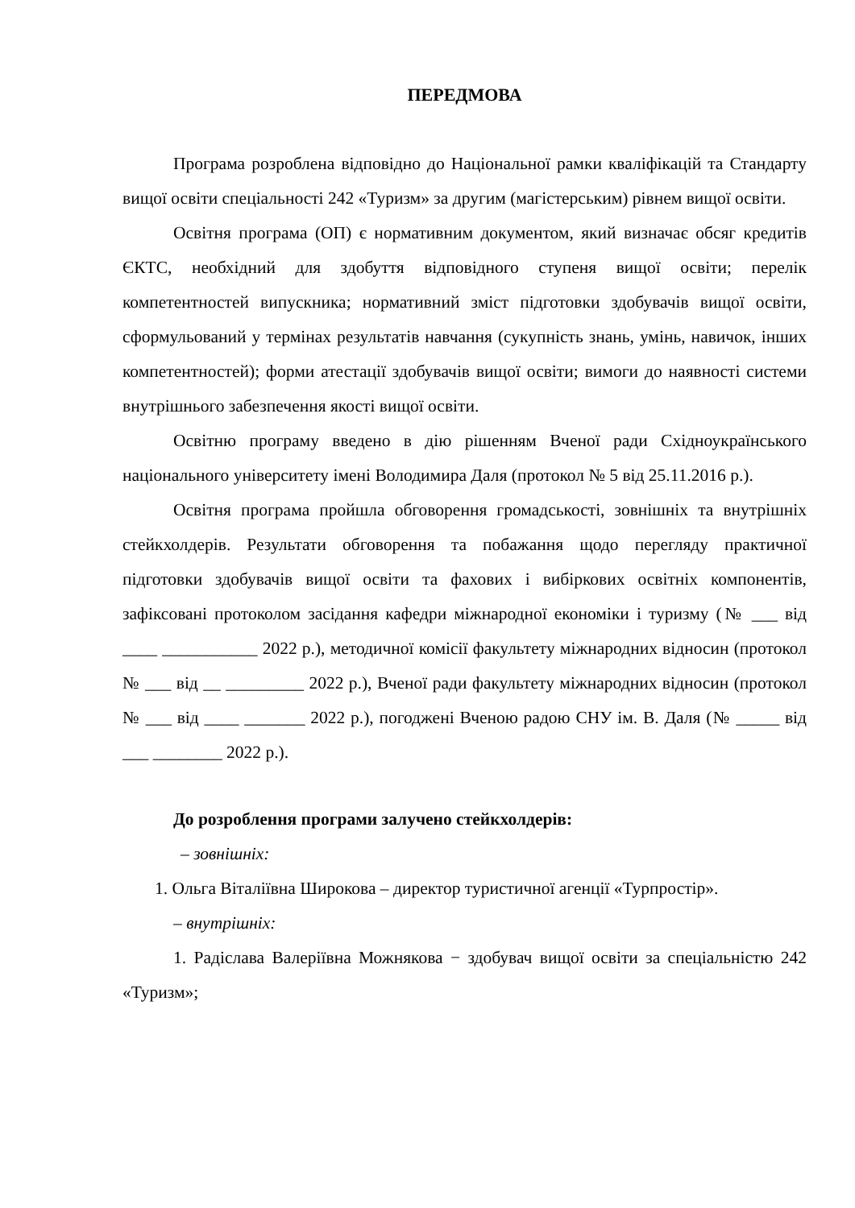ПЕРЕДМОВА
Програма розроблена відповідно до Національної рамки кваліфікацій та Стандарту вищої освіти спеціальності 242 «Туризм» за другим (магістерським) рівнем вищої освіти.
Освітня програма (ОП) є нормативним документом, який визначає обсяг кредитів ЄКТС, необхідний для здобуття відповідного ступеня вищої освіти; перелік компетентностей випускника; нормативний зміст підготовки здобувачів вищої освіти, сформульований у термінах результатів навчання (сукупність знань, умінь, навичок, інших компетентностей); форми атестації здобувачів вищої освіти; вимоги до наявності системи внутрішнього забезпечення якості вищої освіти.
Освітню програму введено в дію рішенням Вченої ради Східноукраїнського національного університету імені Володимира Даля (протокол № 5 від 25.11.2016 р.).
Освітня програма пройшла обговорення громадськості, зовнішніх та внутрішніх стейкхолдерів. Результати обговорення та побажання щодо перегляду практичної підготовки здобувачів вищої освіти та фахових і вибіркових освітніх компонентів, зафіксовані протоколом засідання кафедри міжнародної економіки і туризму (№ ___ від ____ ___________ 2022 р.), методичної комісії факультету міжнародних відносин (протокол № ___ від __ _________ 2022 р.), Вченої ради факультету міжнародних відносин (протокол № ___ від ____ _______ 2022 р.), погоджені Вченою радою СНУ ім. В. Даля (№ _____ від ___ ________ 2022 р.).
До розроблення програми залучено стейкхолдерів:
– зовнішніх:
1. Ольга Віталіївна Широкова – директор туристичної агенції «Турпростір».
– внутрішніх:
1. Радіслава Валеріївна Можнякова − здобувач вищої освіти за спеціальністю 242 «Туризм»;